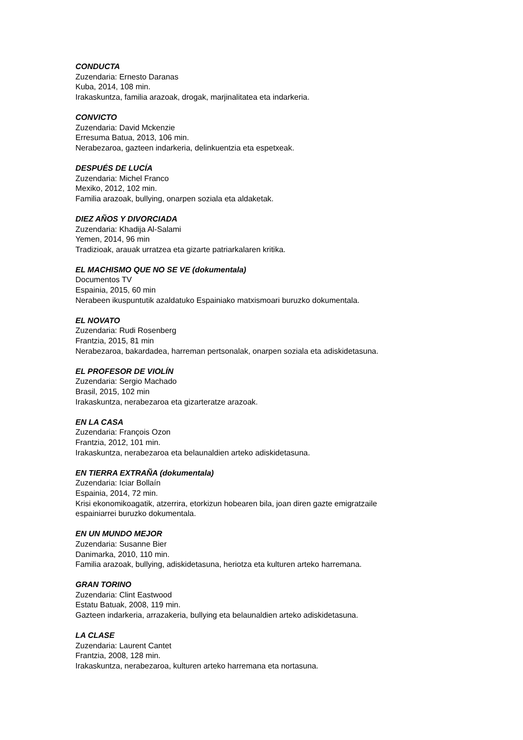CONDUCTA
Zuzendaria: Ernesto Daranas
Kuba, 2014, 108 min.
Irakaskuntza, familia arazoak, drogak, marjinalitatea eta indarkeria.
CONVICTO
Zuzendaria: David Mckenzie
Erresuma Batua, 2013, 106 min.
Nerabezaroa, gazteen indarkeria, delinkuentzia eta espetxeak.
DESPUÉS DE LUCÍA
Zuzendaria: Michel Franco
Mexiko, 2012, 102 min.
Familia arazoak, bullying, onarpen soziala eta aldaketak.
DIEZ AÑOS Y DIVORCIADA
Zuzendaria: Khadija Al-Salami
Yemen, 2014, 96 min
Tradizioak, arauak urratzea eta gizarte patriarkalaren kritika.
EL MACHISMO QUE NO SE VE (dokumentala)
Documentos TV
Espainia, 2015, 60 min
Nerabeen ikuspuntutik azaldatuko Espainiako matxismoari buruzko dokumentala.
EL NOVATO
Zuzendaria: Rudi Rosenberg
Frantzia, 2015, 81 min
Nerabezaroa, bakardadea, harreman pertsonalak, onarpen soziala eta adiskidetasuna.
EL PROFESOR DE VIOLÍN
Zuzendaria: Sergio Machado
Brasil, 2015, 102 min
Irakaskuntza, nerabezaroa eta gizarteratze arazoak.
EN LA CASA
Zuzendaria: François Ozon
Frantzia, 2012, 101 min.
Irakaskuntza, nerabezaroa eta belaunaldien arteko adiskidetasuna.
EN TIERRA EXTRAÑA (dokumentala)
Zuzendaria: Iciar Bollaín
Espainia, 2014, 72 min.
Krisi ekonomikoagatik, atzerrira, etorkizun hobearen bila, joan diren gazte emigratzaile
espainiarrei buruzko dokumentala.
EN UN MUNDO MEJOR
Zuzendaria: Susanne Bier
Danimarka, 2010, 110 min.
Familia arazoak, bullying, adiskidetasuna, heriotza eta kulturen arteko harremana.
GRAN TORINO
Zuzendaria: Clint Eastwood
Estatu Batuak, 2008, 119 min.
Gazteen indarkeria, arrazakeria, bullying eta belaunaldien arteko adiskidetasuna.
LA CLASE
Zuzendaria: Laurent Cantet
Frantzia, 2008, 128 min.
Irakaskuntza, nerabezaroa, kulturen arteko harremana eta nortasuna.